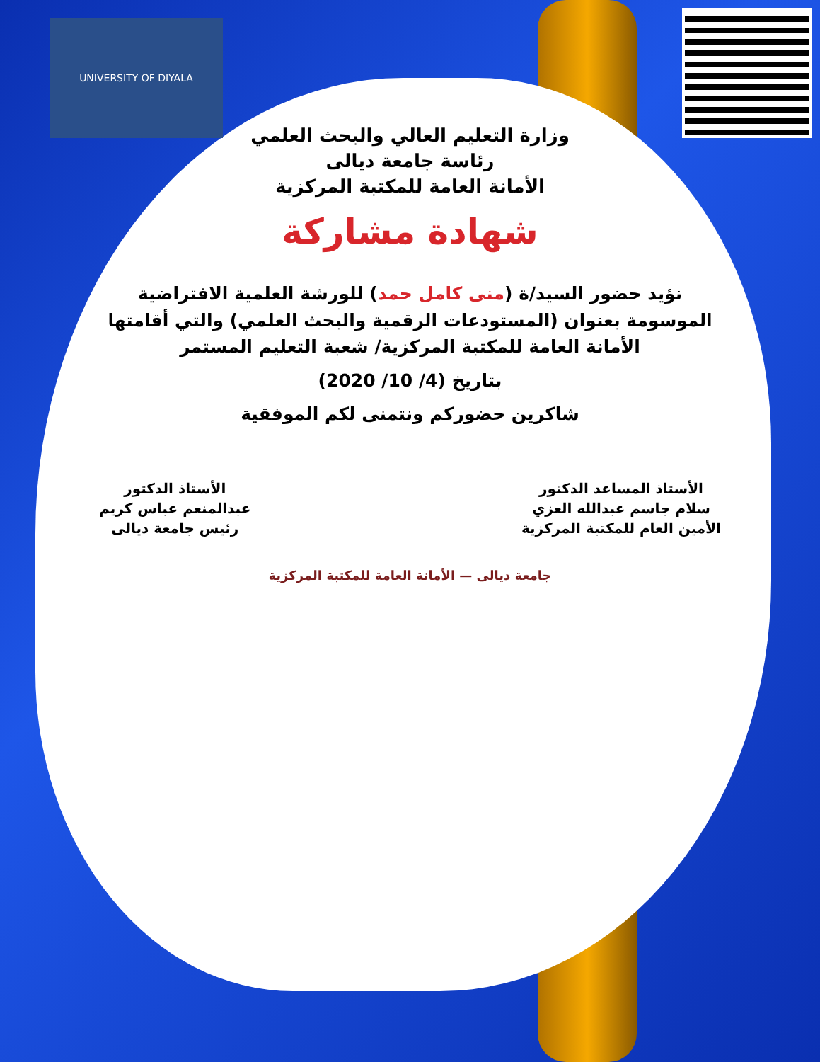UNIVERSITY OF DIYALA
وزارة التعليم العالي والبحث العلمي
رئاسة جامعة ديالى
الأمانة العامة للمكتبة المركزية
شهادة مشاركة
نؤيد حضور السيد/ة (منى كامل حمد) للورشة العلمية الافتراضية الموسومة بعنوان (المستودعات الرقمية والبحث العلمي) والتي أقامتها الأمانة العامة للمكتبة المركزية/ شعبة التعليم المستمر
بتاريخ (4/ 10/ 2020)
شاكرين حضوركم ونتمنى لكم الموفقية
الأستاذ المساعد الدكتور
سلام جاسم عبدالله العزي
الأمين العام للمكتبة المركزية
الأستاذ الدكتور
عبدالمنعم عباس كريم
رئيس جامعة ديالى
جامعة ديالى — الأمانة العامة للمكتبة المركزية